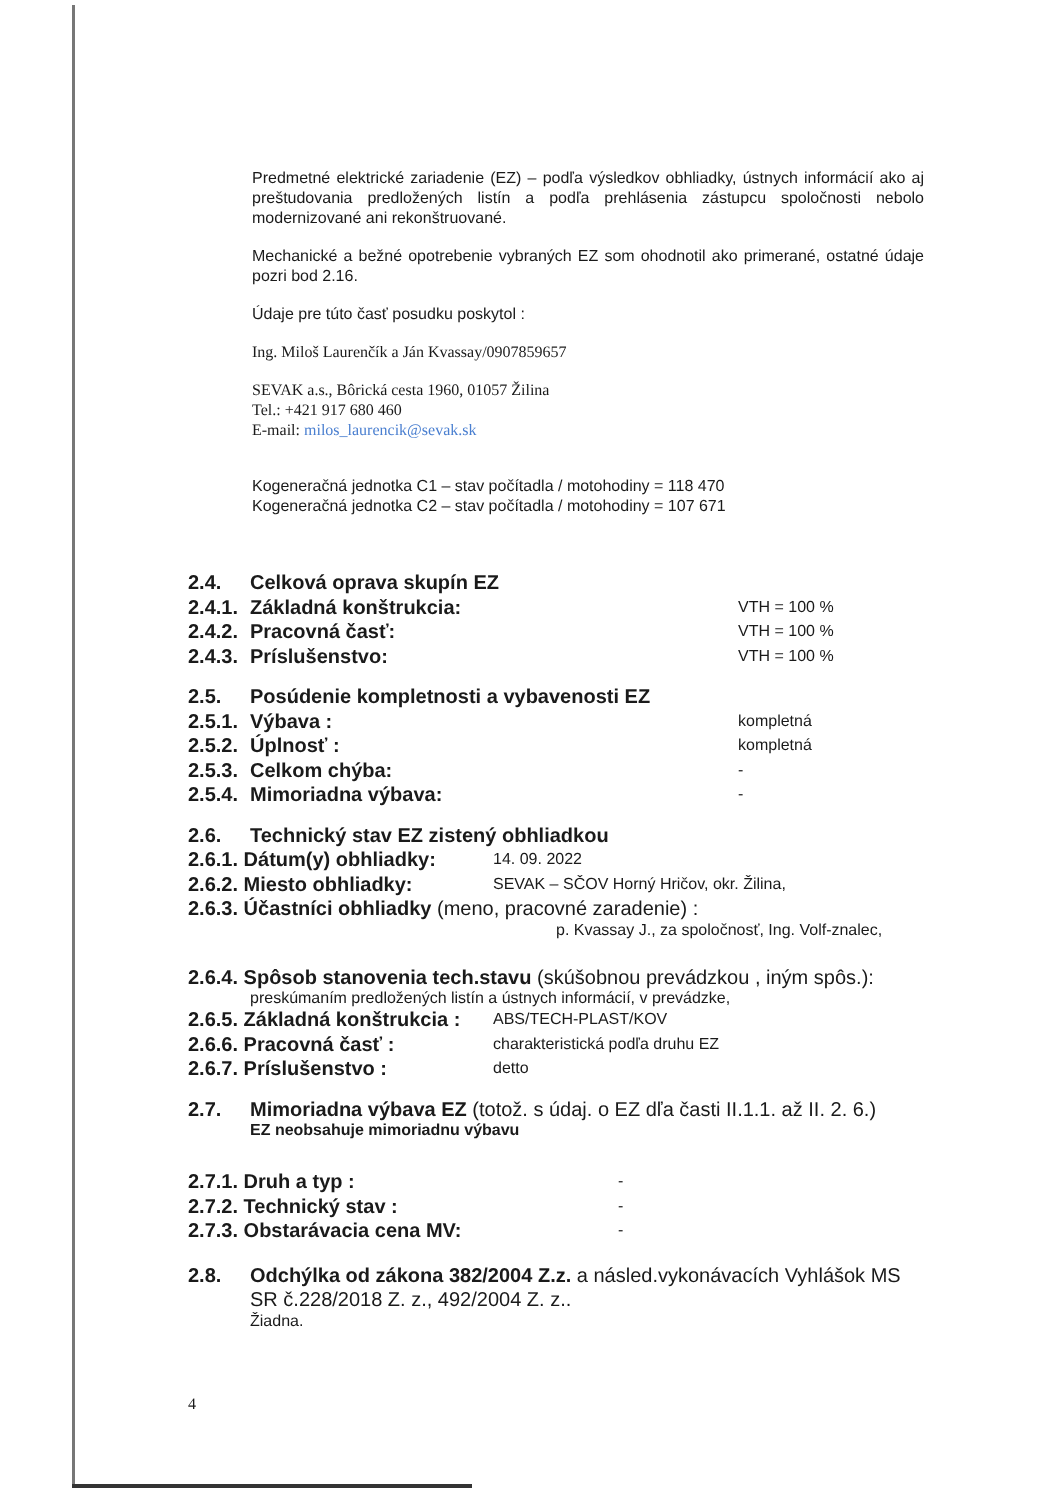Predmetné elektrické zariadenie (EZ) – podľa výsledkov obhliadky, ústnych informácií ako aj preštudovania predložených listín a podľa prehlásenia zástupcu spoločnosti nebolo modernizované ani rekonštruované.
Mechanické a bežné opotrebenie vybraných EZ som ohodnotil ako primerané, ostatné údaje pozri bod 2.16.
Údaje pre túto časť posudku poskytol :
Ing. Miloš Laurenčík a Ján Kvassay/0907859657
SEVAK a.s., Bôrická cesta 1960, 01057 Žilina
Tel.: +421 917 680 460
E-mail: milos_laurencik@sevak.sk
Kogeneračná jednotka C1 – stav počítadla / motohodiny = 118 470
Kogeneračná jednotka C2 – stav počítadla / motohodiny = 107 671
2.4. Celková oprava skupín EZ
2.4.1. Základná konštrukcia: VTH = 100 %
2.4.2. Pracovná časť: VTH = 100 %
2.4.3. Príslušenstvo: VTH = 100 %
2.5. Posúdenie kompletnosti a vybavenosti EZ
2.5.1. Výbava : kompletná
2.5.2. Úplnosť : kompletná
2.5.3. Celkom chýba: -
2.5.4. Mimoriadna výbava: -
2.6. Technický stav EZ zistený obhliadkou
2.6.1. Dátum(y) obhliadky: 14. 09. 2022
2.6.2. Miesto obhliadky: SEVAK – SČOV Horný Hričov, okr. Žilina,
2.6.3. Účastníci obhliadky (meno, pracovné zaradenie) :
p. Kvassay J., za spoločnosť, Ing. Volf-znalec,
2.6.4. Spôsob stanovenia tech.stavu (skúšobnou prevádzkou , iným spôs.):
preskúmaním predložených listín a ústnych informácií, v prevádzke,
2.6.5. Základná konštrukcia : ABS/TECH-PLAST/KOV
2.6.6. Pracovná časť : charakteristická podľa druhu EZ
2.6.7. Príslušenstvo : detto
2.7. Mimoriadna výbava EZ (totož. s údaj. o EZ dľa časti II.1.1. až II. 2. 6.)
EZ neobsahuje mimoriadnu výbavu
2.7.1. Druh a typ : -
2.7.2. Technický stav : -
2.7.3. Obstarávacia cena MV: -
2.8. Odchýlka od zákona 382/2004 Z.z. a násled.vykonávacích Vyhlášok MS SR č.228/2018 Z. z., 492/2004 Z. z..
Žiadna.
4